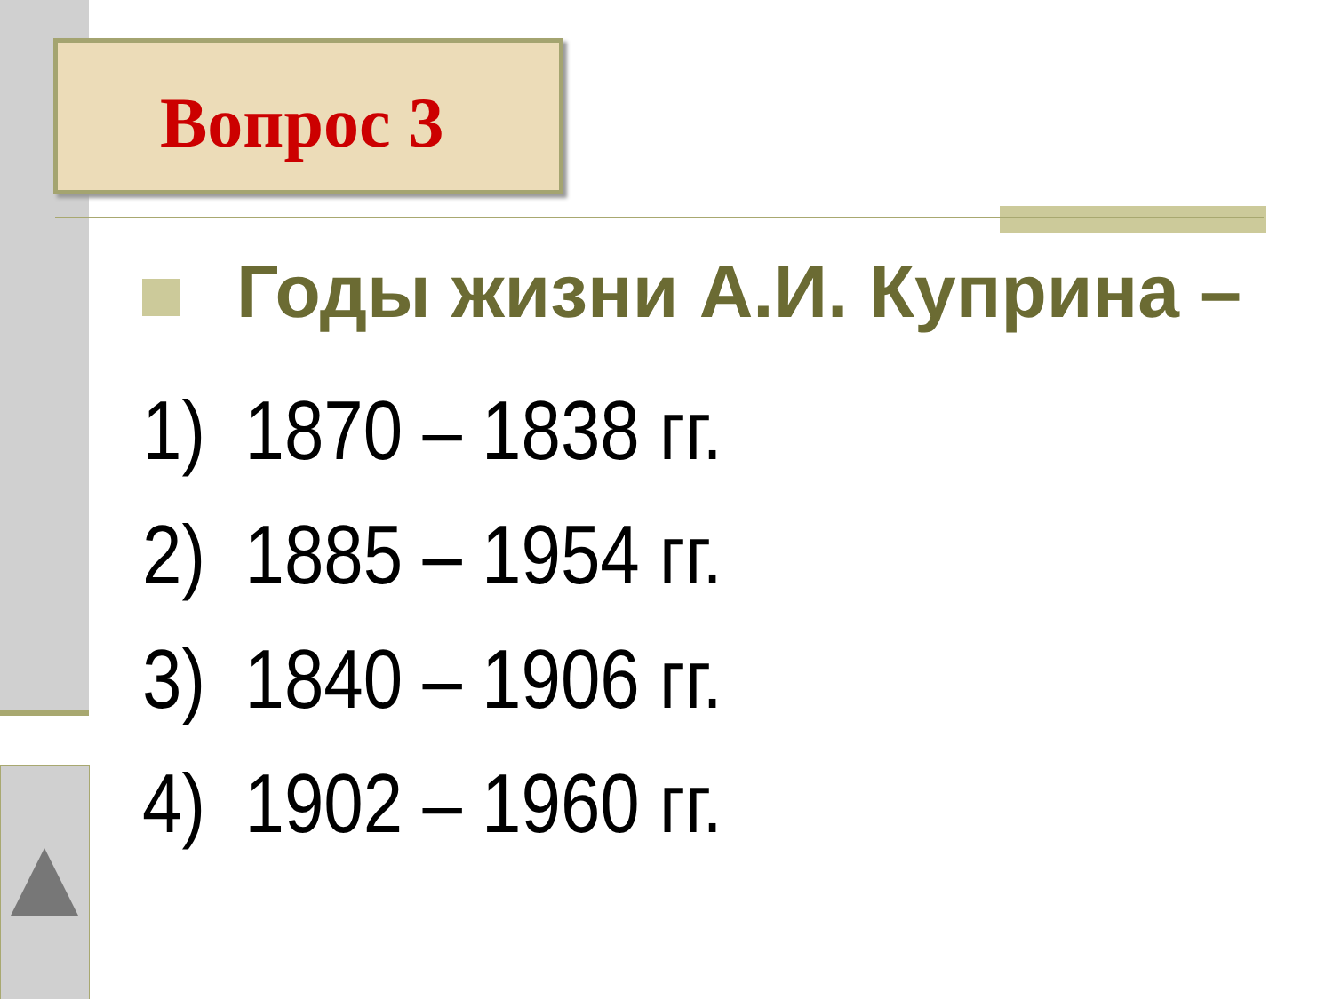Вопрос 3
Годы жизни А.И. Куприна –
1) 1870 – 1838 гг.
2) 1885 – 1954 гг.
3) 1840 – 1906 гг.
4) 1902 – 1960 гг.